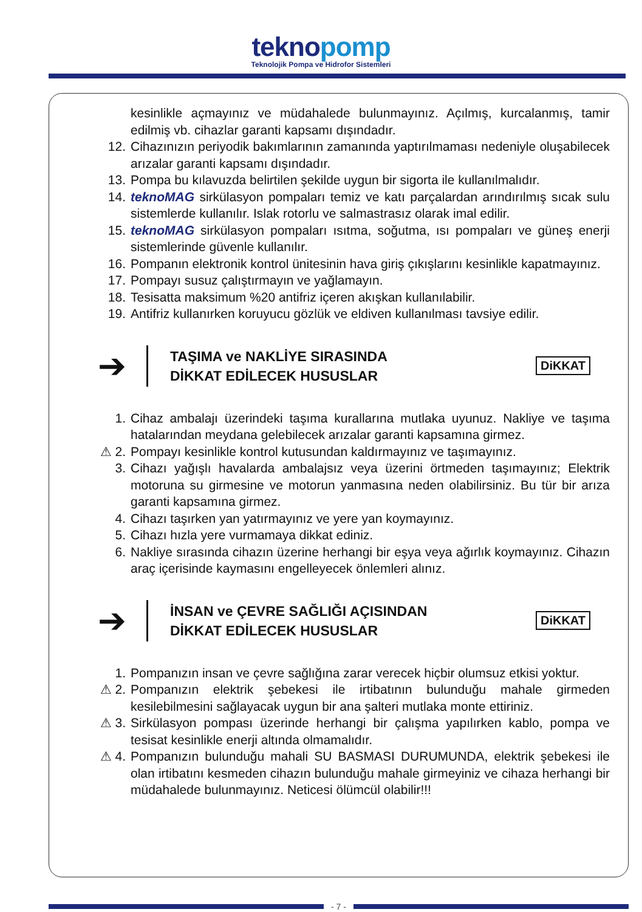teknopomp
Teknolojik Pompa ve Hidrofor Sistemleri
kesinlikle açmayınız ve müdahalede bulunmayınız. Açılmış, kurcalanmış, tamir edilmiş vb. cihazlar garanti kapsamı dışındadır.
12. Cihazınızın periyodik bakımlarının zamanında yaptırılmaması nedeniyle oluşabilecek arızalar garanti kapsamı dışındadır.
13. Pompa bu kılavuzda belirtilen şekilde uygun bir sigorta ile kullanılmalıdır.
14. teknoMAG sirkülasyon pompaları temiz ve katı parçalardan arındırılmış sıcak sulu sistemlerde kullanılır. Islak rotorlu ve salmastrasız olarak imal edilir.
15. teknoMAG sirkülasyon pompaları ısıtma, soğutma, ısı pompaları ve güneş enerji sistemlerinde güvenle kullanılır.
16. Pompanın elektronik kontrol ünitesinin hava giriş çıkışlarını kesinlikle kapatmayınız.
17. Pompayı susuz çalıştırmayın ve yağlamayın.
18. Tesisatta maksimum %20 antifriz içeren akışkan kullanılabilir.
19. Antifriz kullanırken koruyucu gözlük ve eldiven kullanılması tavsiye edilir.
➔
TAŞIMA ve NAKLİYE SIRASINDA
DİKKAT EDİLECEK HUSUSLAR
DiKKAT
1. Cihaz ambalajı üzerindeki taşıma kurallarına mutlaka uyunuz. Nakliye ve taşıma hatalarından meydana gelebilecek arızalar garanti kapsamına girmez.
⚠ 2. Pompayı kesinlikle kontrol kutusundan kaldırmayınız ve taşımayınız.
3. Cihazı yağışlı havalarda ambalajsız veya üzerini örtmeden taşımayınız; Elektrik motoruna su girmesine ve motorun yanmasına neden olabilirsiniz. Bu tür bir arıza garanti kapsamına girmez.
4. Cihazı taşırken yan yatırmayınız ve yere yan koymayınız.
5. Cihazı hızla yere vurmamaya dikkat ediniz.
6. Nakliye sırasında cihazın üzerine herhangi bir eşya veya ağırlık koymayınız. Cihazın araç içerisinde kaymasını engelleyecek önlemleri alınız.
➔
İNSAN ve ÇEVRE SAĞLIĞI AÇISINDAN
DİKKAT EDİLECEK HUSUSLAR
DiKKAT
1. Pompanızın insan ve çevre sağlığına zarar verecek hiçbir olumsuz etkisi yoktur.
⚠ 2. Pompanızın elektrik şebekesi ile irtibatının bulunduğu mahale girmeden kesilebilmesini sağlayacak uygun bir ana şalteri mutlaka monte ettiriniz.
⚠ 3. Sirkülasyon pompası üzerinde herhangi bir çalışma yapılırken kablo, pompa ve tesisat kesinlikle enerji altında olmamalıdır.
⚠ 4. Pompanızın bulunduğu mahali SU BASMASI DURUMUNDA, elektrik şebekesi ile olan irtibatını kesmeden cihazın bulunduğu mahale girmeyiniz ve cihaza herhangi bir müdahalede bulunmayınız. Neticesi ölümcül olabilir!!!
- 7 -